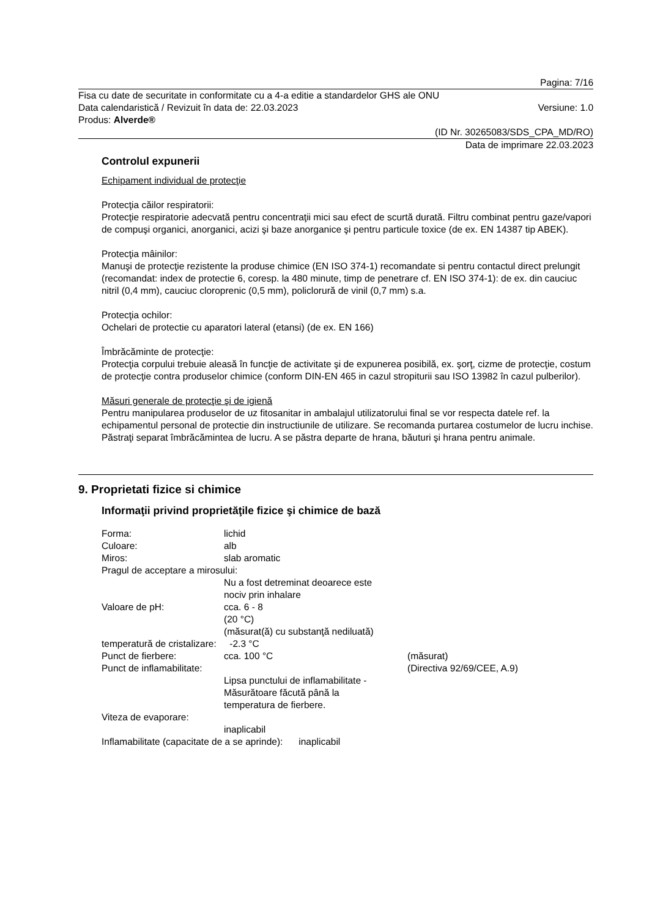Pagina: 7/16
Fisa cu date de securitate in conformitate cu a 4-a editie a standardelor GHS ale ONU
Data calendaristică / Revizuit în data de: 22.03.2023 Versiune: 1.0
Produs: Alverde®
(ID Nr. 30265083/SDS_CPA_MD/RO)
Data de imprimare 22.03.2023
Controlul expunerii
Echipament individual de protecţie
Protecţia căilor respiratorii:
Protecţie respiratorie adecvată pentru concentraţii mici sau efect de scurtă durată. Filtru combinat pentru gaze/vapori de compuşi organici, anorganici, acizi şi baze anorganice şi pentru particule toxice (de ex. EN 14387 tip ABEK).
Protecţia mâinilor:
Manuşi de protecţie rezistente la produse chimice (EN ISO 374-1) recomandate si pentru contactul direct prelungit (recomandat: index de protectie 6, coresp. la 480 minute, timp de penetrare cf. EN ISO 374-1): de ex. din cauciuc nitril (0,4 mm), cauciuc cloroprenic (0,5 mm), policlorură de vinil (0,7 mm) s.a.
Protecţia ochilor:
Ochelari de protectie cu aparatori lateral (etansi) (de ex. EN 166)
Îmbrăcăminte de protecţie:
Protecţia corpului trebuie aleasă în funcţie de activitate şi de expunerea posibilă, ex. şorţ, cizme de protecţie, costum de protecţie contra produselor chimice (conform DIN-EN 465 in cazul stropiturii sau ISO 13982 în cazul pulberilor).
Măsuri generale de protecţie şi de igienă
Pentru manipularea produselor de uz fitosanitar in ambalajul utilizatorului final se vor respecta datele ref. la echipamentul personal de protectie din instructiunile de utilizare. Se recomanda purtarea costumelor de lucru inchise. Păstraţi separat îmbrăcămintea de lucru. A se păstra departe de hrana, băuturi şi hrana pentru animale.
9. Proprietati fizice si chimice
Informaţii privind proprietăţile fizice şi chimice de bază
Forma: lichid
Culoare: alb
Miros: slab aromatic
Pragul de acceptare a mirosului:
Nu a fost detreminat deoarece este
nociv prin inhalare
Valoare de pH: cca. 6 - 8
(20 °C)
(măsurat(ă) cu substanţă nediluată)
temperatură de cristalizare: -2.3 °C
Punct de fierbere: cca. 100 °C (măsurat)
Punct de inflamabilitate: (Directiva 92/69/CEE, A.9)
Lipsa punctului de inflamabilitate -
Măsurătoare făcută până la
temperatura de fierbere.
Viteza de evaporare:
inaplicabil
Inflamabilitate (capacitate de a se aprinde): inaplicabil